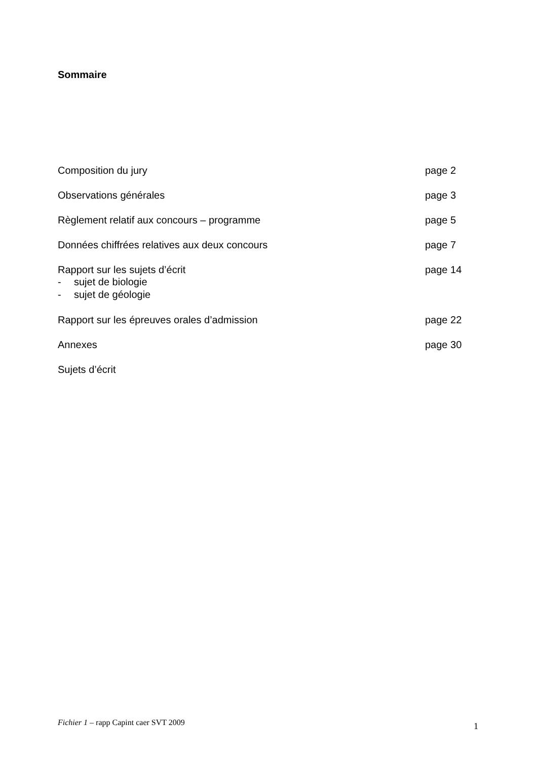Sommaire
Composition du jury page 2
Observations générales page 3
Règlement relatif aux concours – programme page 5
Données chiffrées relatives aux deux concours page 7
Rapport sur les sujets d’écrit page 14
- sujet de biologie
- sujet de géologie
Rapport sur les épreuves orales d’admission page 22
Annexes page 30
Sujets d’écrit
Fichier 1 – rapp Capint caer SVT 2009
1